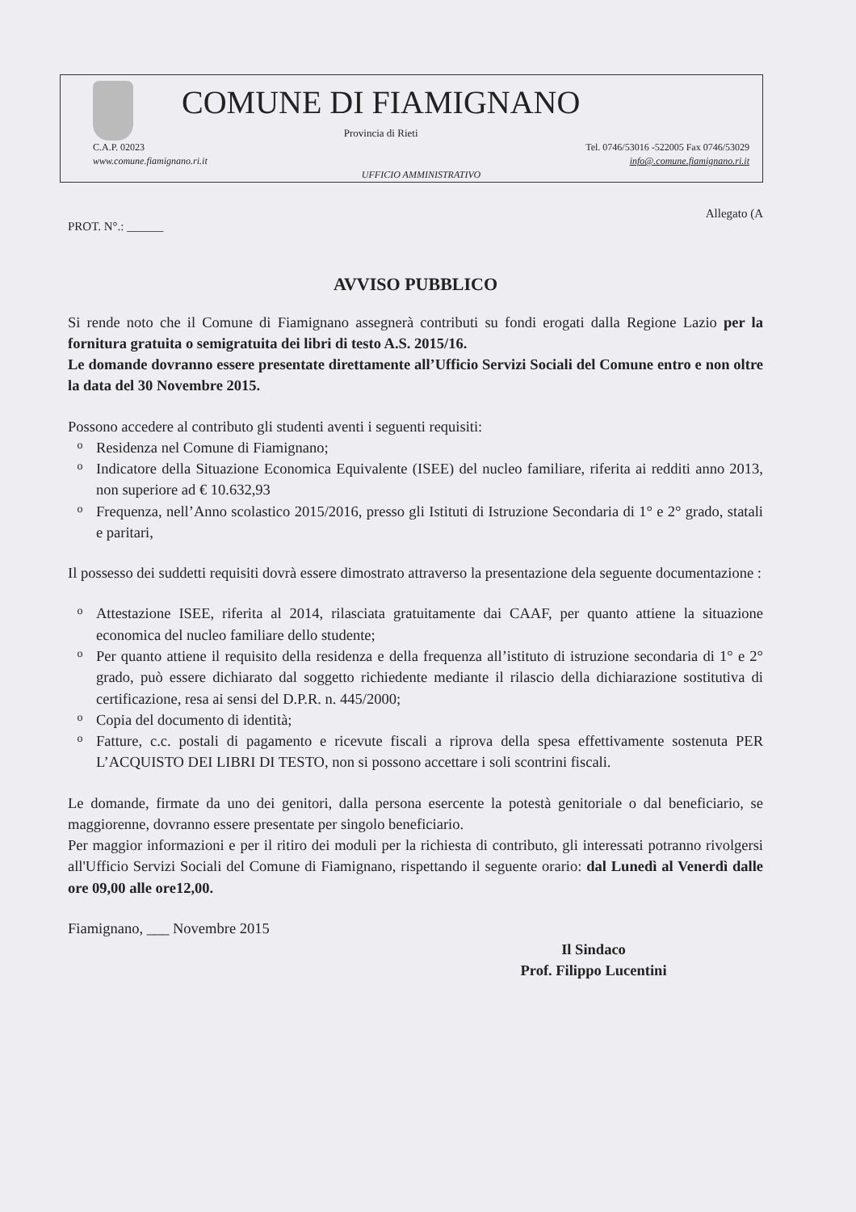COMUNE DI FIAMIGNANO
Provincia di Rieti
C.A.P. 02023
www.comune.fiamignano.ri.it
Tel. 0746/53016 -522005 Fax 0746/53029
info@.comune.fiamignano.ri.it
UFFICIO AMMINISTRATIVO
PROT. N°.: ______ Allegato (A
AVVISO PUBBLICO
Si rende noto che il Comune di Fiamignano assegnerà contributi su fondi erogati dalla Regione Lazio per la fornitura gratuita o semigratuita dei libri di testo A.S. 2015/16.
Le domande dovranno essere presentate direttamente all’Ufficio Servizi Sociali del Comune entro e non oltre la data del 30 Novembre 2015.
Possono accedere al contributo gli studenti aventi i seguenti requisiti:
o Residenza nel Comune di Fiamignano;
o Indicatore della Situazione Economica Equivalente (ISEE) del nucleo familiare, riferita ai redditi anno 2013, non superiore ad € 10.632,93
o Frequenza, nell’Anno scolastico 2015/2016, presso gli Istituti di Istruzione Secondaria di 1° e 2° grado, statali e paritari,
Il possesso dei suddetti requisiti dovrà essere dimostrato attraverso la presentazione dela seguente documentazione :
o Attestazione ISEE, riferita al 2014, rilasciata gratuitamente dai CAAF, per quanto attiene la situazione economica del nucleo familiare dello studente;
o Per quanto attiene il requisito della residenza e della frequenza all’istituto di istruzione secondaria di 1° e 2° grado, può essere dichiarato dal soggetto richiedente mediante il rilascio della dichiarazione sostitutiva di certificazione, resa ai sensi del D.P.R. n. 445/2000;
o Copia del documento di identità;
o Fatture, c.c. postali di pagamento e ricevute fiscali a riprova della spesa effettivamente sostenuta PER L’ACQUISTO DEI LIBRI DI TESTO, non si possono accettare i soli scontrini fiscali.
Le domande, firmate da uno dei genitori, dalla persona esercente la potestà genitoriale o dal beneficiario, se maggiorenne, dovranno essere presentate per singolo beneficiario.
Per maggior informazioni e per il ritiro dei moduli per la richiesta di contributo, gli interessati potranno rivolgersi all'Ufficio Servizi Sociali del Comune di Fiamignano, rispettando il seguente orario: dal Lunedì al Venerdì dalle ore 09,00 alle ore12,00.
Fiamignano, ___ Novembre 2015
Il Sindaco
Prof. Filippo Lucentini